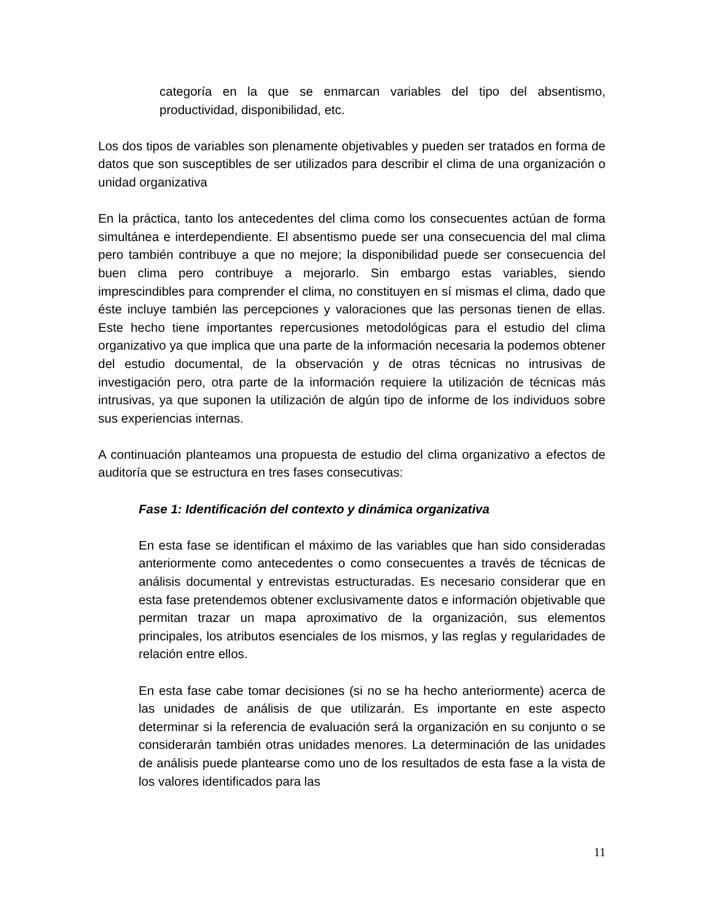categoría en la que se enmarcan variables del tipo del absentismo, productividad, disponibilidad, etc.
Los dos tipos de variables son plenamente objetivables y pueden ser tratados en forma de datos que son susceptibles de ser utilizados para describir el clima de una organización o unidad organizativa
En la práctica, tanto los antecedentes del clima como los consecuentes actúan de forma simultánea e interdependiente. El absentismo puede ser una consecuencia del mal clima pero también contribuye a que no mejore; la disponibilidad puede ser consecuencia del buen clima pero contribuye a mejorarlo. Sin embargo estas variables, siendo imprescindibles para comprender el clima, no constituyen en sí mismas el clima, dado que éste incluye también las percepciones y valoraciones que las personas tienen de ellas. Este hecho tiene importantes repercusiones metodológicas para el estudio del clima organizativo ya que implica que una parte de la información necesaria la podemos obtener del estudio documental, de la observación y de otras técnicas no intrusivas de investigación pero, otra parte de la información requiere la utilización de técnicas más intrusivas, ya que suponen la utilización de algún tipo de informe de los individuos sobre sus experiencias internas.
A continuación planteamos una propuesta de estudio del clima organizativo a efectos de auditoría que se estructura en tres fases consecutivas:
Fase 1: Identificación del contexto y dinámica organizativa
En esta fase se identifican el máximo de las variables que han sido consideradas anteriormente como antecedentes o como consecuentes a través de técnicas de análisis documental y entrevistas estructuradas. Es necesario considerar que en esta fase pretendemos obtener exclusivamente datos e información objetivable que permitan trazar un mapa aproximativo de la organización, sus elementos principales, los atributos esenciales de los mismos, y las reglas y regularidades de relación entre ellos.
En esta fase cabe tomar decisiones (si no se ha hecho anteriormente) acerca de las unidades de análisis de que utilizarán. Es importante en este aspecto determinar si la referencia de evaluación será la organización en su conjunto o se considerarán también otras unidades menores. La determinación de las unidades de análisis puede plantearse como uno de los resultados de esta fase a la vista de los valores identificados para las
11